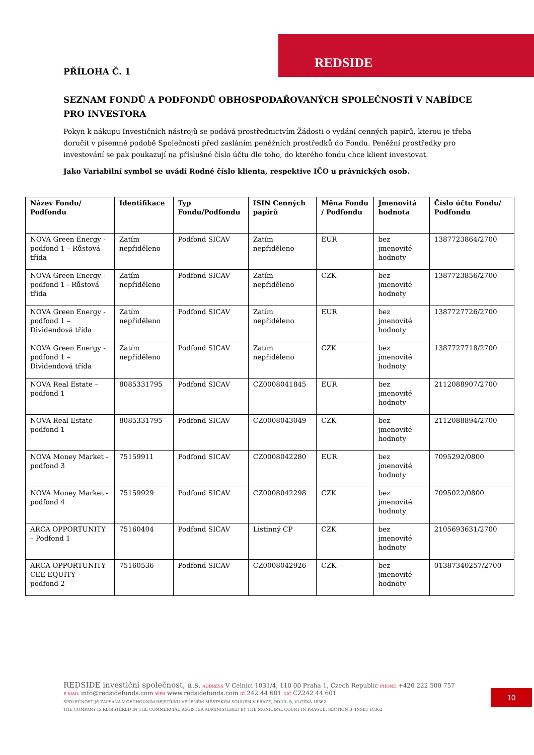REDSIDE
PŘÍLOHA Č. 1
SEZNAM FONDŮ A PODFONDŮ OBHOSPODAŘOVANÝCH SPOLEČNOSTÍ V NABÍDCE PRO INVESTORA
Pokyn k nákupu Investičních nástrojů se podává prostřednictvím Žádosti o vydání cenných papírů, kterou je třeba doručit v písemné podobě Společnosti před zasláním peněžních prostředků do Fondu. Peněžní prostředky pro investování se pak poukazují na příslušné číslo účtu dle toho, do kterého fondu chce klient investovat.
Jako Variabilní symbol se uvádí Rodné číslo klienta, respektive IČO u právnických osob.
| Název Fondu/ Podfondu | Identifikace | Typ Fondu/Podfondu | ISIN Cenných papírů | Měna Fondu / Podfondu | Jmenovitá hodnota | Číslo účtu Fondu/ Podfondu |
| --- | --- | --- | --- | --- | --- | --- |
| NOVA Green Energy - podfond 1 – Růstová třída | Zatím nepřiděleno | Podfond SICAV | Zatím nepřiděleno | EUR | bez jmenovité hodnoty | 1387723864/2700 |
| NOVA Green Energy - podfond 1 - Růstová třída | Zatím nepřiděleno | Podfond SICAV | Zatím nepřiděleno | CZK | bez jmenovité hodnoty | 1387723856/2700 |
| NOVA Green Energy - podfond 1 – Dividendová třída | Zatím nepřiděleno | Podfond SICAV | Zatím nepřiděleno | EUR | bez jmenovité hodnoty | 1387727726/2700 |
| NOVA Green Energy - podfond 1 – Dividendová třída | Zatím nepřiděleno | Podfond SICAV | Zatím nepřiděleno | CZK | bez jmenovité hodnoty | 1387727718/2700 |
| NOVA Real Estate – podfond 1 | 8085331795 | Podfond SICAV | CZ0008041845 | EUR | bez jmenovité hodnoty | 2112088907/2700 |
| NOVA Real Estate – podfond 1 | 8085331795 | Podfond SICAV | CZ0008043049 | CZK | bez jmenovité hodnoty | 2112088894/2700 |
| NOVA Money Market - podfond 3 | 75159911 | Podfond SICAV | CZ0008042280 | EUR | bez jmenovité hodnoty | 7095292/0800 |
| NOVA Money Market - podfond 4 | 75159929 | Podfond SICAV | CZ0008042298 | CZK | bez jmenovité hodnoty | 7095022/0800 |
| ARCA OPPORTUNITY – Podfond 1 | 75160404 | Podfond SICAV | Listinný CP | CZK | bez jmenovité hodnoty | 2105693631/2700 |
| ARCA OPPORTUNITY CEE EQUITY - podfond 2 | 75160536 | Podfond SICAV | CZ0008042926 | CZK | bez jmenovité hodnoty | 01387340257/2700 |
REDSIDE investiční společnost, a.s. ADDRESS V Celnici 1031/4, 110 00 Praha 1, Czech Republic PHONE +420 222 500 757
E-MAIL info@redsidefunds.com WEB www.redsidefunds.com IČ 242 44 601 DIČ CZ242 44 601
SPOLEČNOST JE ZAPSÁNA V OBCHODNÍM REJSTŘÍKU VEDENÉM MĚSTSKÝM SOUDEM V PRAZE, ODDÍL B, VLOŽKA 18362
THE COMPANY IS REGISTERED IN THE COMMERCIAL REGISTER ADMINISTERED BY THE MUNICIPAL COURT IN PRAGUE, SECTION B, INSET 18362
10